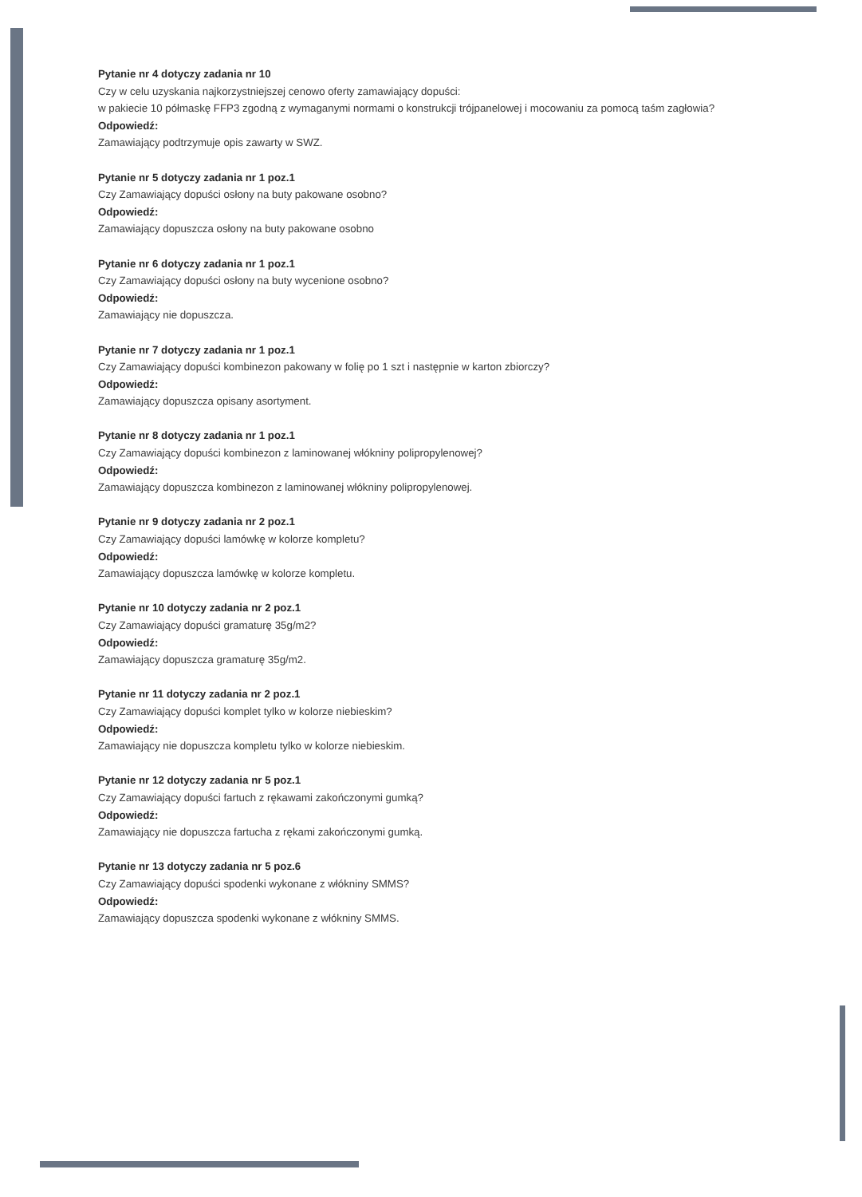Pytanie nr 4 dotyczy zadania nr 10
Czy w celu uzyskania najkorzystniejszej cenowo oferty zamawiający dopuści:
w pakiecie 10 półmaskę FFP3 zgodną z wymaganymi normami o konstrukcji trójpanelowej i mocowaniu za pomocą taśm zagłowia?
Odpowiedź:
Zamawiający podtrzymuje opis zawarty w SWZ.
Pytanie nr 5 dotyczy zadania nr 1 poz.1
Czy Zamawiający dopuści osłony na buty pakowane osobno?
Odpowiedź:
Zamawiający dopuszcza osłony na buty pakowane osobno
Pytanie nr 6 dotyczy zadania nr 1 poz.1
Czy Zamawiający dopuści osłony na buty wycenione osobno?
Odpowiedź:
Zamawiający nie dopuszcza.
Pytanie nr 7 dotyczy zadania nr 1 poz.1
Czy Zamawiający dopuści kombinezon pakowany w folię po 1 szt i następnie w karton zbiorczy?
Odpowiedź:
Zamawiający dopuszcza opisany asortyment.
Pytanie nr 8 dotyczy zadania nr 1 poz.1
Czy Zamawiający dopuści kombinezon z laminowanej włókniny polipropylenowej?
Odpowiedź:
Zamawiający dopuszcza kombinezon z laminowanej włókniny polipropylenowej.
Pytanie nr 9 dotyczy zadania nr 2 poz.1
Czy Zamawiający dopuści lamówkę w kolorze kompletu?
Odpowiedź:
Zamawiający dopuszcza lamówkę w kolorze kompletu.
Pytanie nr 10 dotyczy zadania nr 2 poz.1
Czy Zamawiający dopuści gramaturę 35g/m2?
Odpowiedź:
Zamawiający dopuszcza gramaturę 35g/m2.
Pytanie nr 11 dotyczy zadania nr 2 poz.1
Czy Zamawiający dopuści komplet tylko w kolorze niebieskim?
Odpowiedź:
Zamawiający nie dopuszcza kompletu tylko w kolorze niebieskim.
Pytanie nr 12 dotyczy zadania nr 5 poz.1
Czy Zamawiający dopuści fartuch z rękawami zakończonymi gumką?
Odpowiedź:
Zamawiający nie dopuszcza fartucha z rękami zakończonymi gumką.
Pytanie nr 13 dotyczy zadania nr 5 poz.6
Czy Zamawiający dopuści spodenki wykonane z włókniny SMMS?
Odpowiedź:
Zamawiający dopuszcza spodenki wykonane z włókniny SMMS.